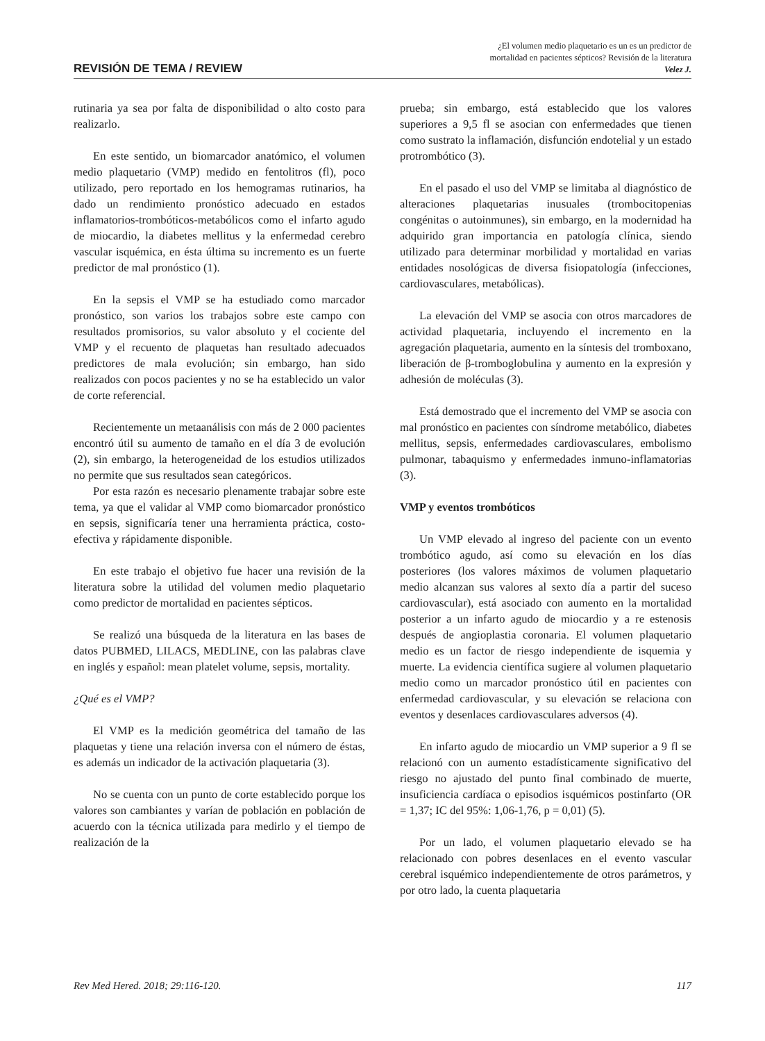REVISIÓN DE TEMA / REVIEW
¿El volumen medio plaquetario es un es un predictor de
mortalidad en pacientes sépticos? Revisión de la literatura
Velez J.
rutinaria ya sea por falta de disponibilidad o alto costo para realizarlo.
En este sentido, un biomarcador anatómico, el volumen medio plaquetario (VMP) medido en fentolitros (fl), poco utilizado, pero reportado en los hemogramas rutinarios, ha dado un rendimiento pronóstico adecuado en estados inflamatorios-trombóticos-metabólicos como el infarto agudo de miocardio, la diabetes mellitus y la enfermedad cerebro vascular isquémica, en ésta última su incremento es un fuerte predictor de mal pronóstico (1).
En la sepsis el VMP se ha estudiado como marcador pronóstico, son varios los trabajos sobre este campo con resultados promisorios, su valor absoluto y el cociente del VMP y el recuento de plaquetas han resultado adecuados predictores de mala evolución; sin embargo, han sido realizados con pocos pacientes y no se ha establecido un valor de corte referencial.
Recientemente un metaanálisis con más de 2 000 pacientes encontró útil su aumento de tamaño en el día 3 de evolución (2), sin embargo, la heterogeneidad de los estudios utilizados no permite que sus resultados sean categóricos.
Por esta razón es necesario plenamente trabajar sobre este tema, ya que el validar al VMP como biomarcador pronóstico en sepsis, significaría tener una herramienta práctica, costo-efectiva y rápidamente disponible.
En este trabajo el objetivo fue hacer una revisión de la literatura sobre la utilidad del volumen medio plaquetario como predictor de mortalidad en pacientes sépticos.
Se realizó una búsqueda de la literatura en las bases de datos PUBMED, LILACS, MEDLINE, con las palabras clave en inglés y español: mean platelet volume, sepsis, mortality.
¿Qué es el VMP?
El VMP es la medición geométrica del tamaño de las plaquetas y tiene una relación inversa con el número de éstas, es además un indicador de la activación plaquetaria (3).
No se cuenta con un punto de corte establecido porque los valores son cambiantes y varían de población en población de acuerdo con la técnica utilizada para medirlo y el tiempo de realización de la
prueba; sin embargo, está establecido que los valores superiores a 9,5 fl se asocian con enfermedades que tienen como sustrato la inflamación, disfunción endotelial y un estado protrombótico (3).
En el pasado el uso del VMP se limitaba al diagnóstico de alteraciones plaquetarias inusuales (trombocitopenias congénitas o autoinmunes), sin embargo, en la modernidad ha adquirido gran importancia en patología clínica, siendo utilizado para determinar morbilidad y mortalidad en varias entidades nosológicas de diversa fisiopatología (infecciones, cardiovasculares, metabólicas).
La elevación del VMP se asocia con otros marcadores de actividad plaquetaria, incluyendo el incremento en la agregación plaquetaria, aumento en la síntesis del tromboxano, liberación de β-tromboglobulina y aumento en la expresión y adhesión de moléculas (3).
Está demostrado que el incremento del VMP se asocia con mal pronóstico en pacientes con síndrome metabólico, diabetes mellitus, sepsis, enfermedades cardiovasculares, embolismo pulmonar, tabaquismo y enfermedades inmuno-inflamatorias (3).
VMP y eventos trombóticos
Un VMP elevado al ingreso del paciente con un evento trombótico agudo, así como su elevación en los días posteriores (los valores máximos de volumen plaquetario medio alcanzan sus valores al sexto día a partir del suceso cardiovascular), está asociado con aumento en la mortalidad posterior a un infarto agudo de miocardio y a re estenosis después de angioplastia coronaria. El volumen plaquetario medio es un factor de riesgo independiente de isquemia y muerte. La evidencia científica sugiere al volumen plaquetario medio como un marcador pronóstico útil en pacientes con enfermedad cardiovascular, y su elevación se relaciona con eventos y desenlaces cardiovasculares adversos (4).
En infarto agudo de miocardio un VMP superior a 9 fl se relacionó con un aumento estadísticamente significativo del riesgo no ajustado del punto final combinado de muerte, insuficiencia cardíaca o episodios isquémicos postinfarto (OR = 1,37; IC del 95%: 1,06-1,76, p = 0,01) (5).
Por un lado, el volumen plaquetario elevado se ha relacionado con pobres desenlaces en el evento vascular cerebral isquémico independientemente de otros parámetros, y por otro lado, la cuenta plaquetaria
Rev Med Hered. 2018; 29:116-120. 117